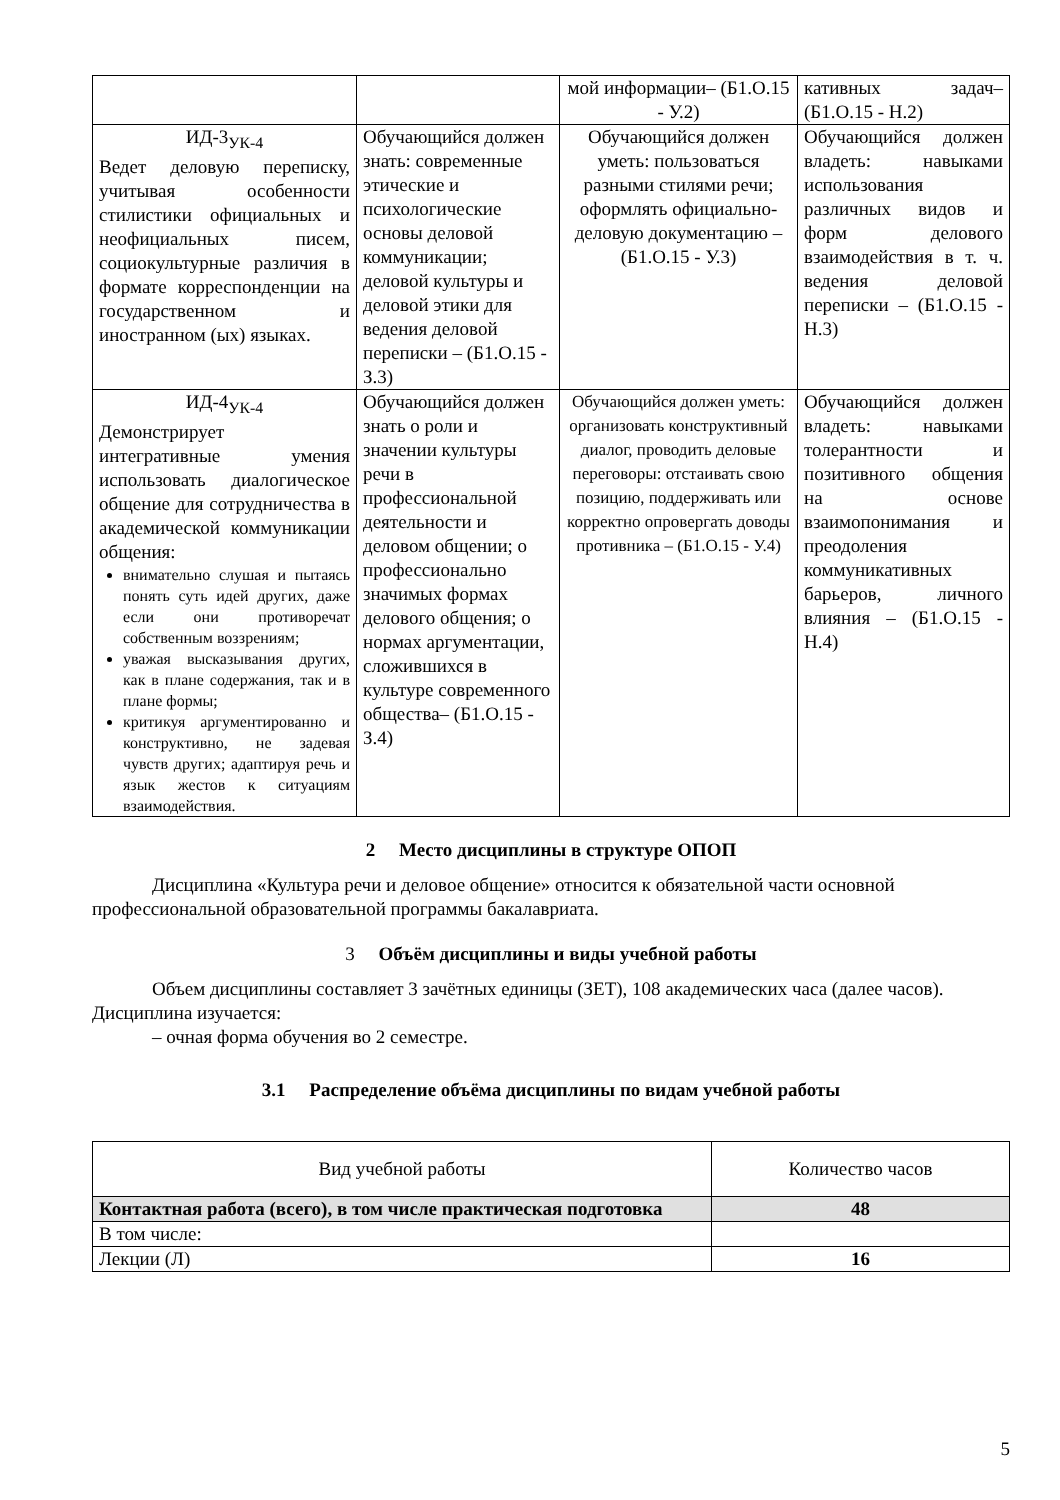| | | мой информации– (Б1.О.15 - У.2) | кативных задач– (Б1.О.15 - Н.2) |
| ИД-3<sub>УК-4</sub> Ведет деловую переписку, учитывая особенности стилистики официальных и неофициальных писем, социокультурные различия в формате корреспонденции на государственном и иностранном (ых) языках. | Обучающийся должен знать: современные этические и психологические основы деловой коммуникации; деловой культуры и деловой этики для ведения деловой переписки – (Б1.О.15 - З.3) | Обучающийся должен уметь: пользоваться разными стилями речи; оформлять официально-деловую документацию – (Б1.О.15 - У.3) | Обучающийся должен владеть: навыками использования различных видов и форм делового взаимодействия в т. ч. ведения деловой переписки – (Б1.О.15 - Н.3) |
| ИД-4<sub>УК-4</sub> Демонстрирует интегративные умения использовать диалогическое общение для сотрудничества в академической коммуникации общения: внимательно слушая и пытаясь понять суть идей других, даже если они противоречат собственным воззрениям; уважая высказывания других, как в плане содержания, так и в плане формы; критикуя аргументированно и конструктивно, не задевая чувств других; адаптируя речь и язык жестов к ситуациям взаимодействия. | Обучающийся должен знать о роли и значении культуры речи в профессиональной деятельности и деловом общении; о профессионально значимых формах делового общения; о нормах аргументации, сложившихся в культуре современного общества– (Б1.О.15 - З.4) | Обучающийся должен уметь: организовать конструктивный диалог, проводить деловые переговоры: отстаивать свою позицию, поддерживать или корректно опровергать доводы противника – (Б1.О.15 - У.4) | Обучающийся должен владеть: навыками толерантности и позитивного общения на основе взаимопонимания и преодоления коммуникативных барьеров, личного влияния – (Б1.О.15 - Н.4) |
2 Место дисциплины в структуре ОПОП
Дисциплина «Культура речи и деловое общение» относится к обязательной части основной профессиональной образовательной программы бакалавриата.
3 Объём дисциплины и виды учебной работы
Объем дисциплины составляет 3 зачётных единицы (ЗЕТ), 108 академических часа (далее часов). Дисциплина изучается:
– очная форма обучения во 2 семестре.
3.1 Распределение объёма дисциплины по видам учебной работы
| Вид учебной работы | Количество часов |
| --- | --- |
| Контактная работа (всего), в том числе практическая подготовка | 48 |
| В том числе: | |
| Лекции (Л) | 16 |
5